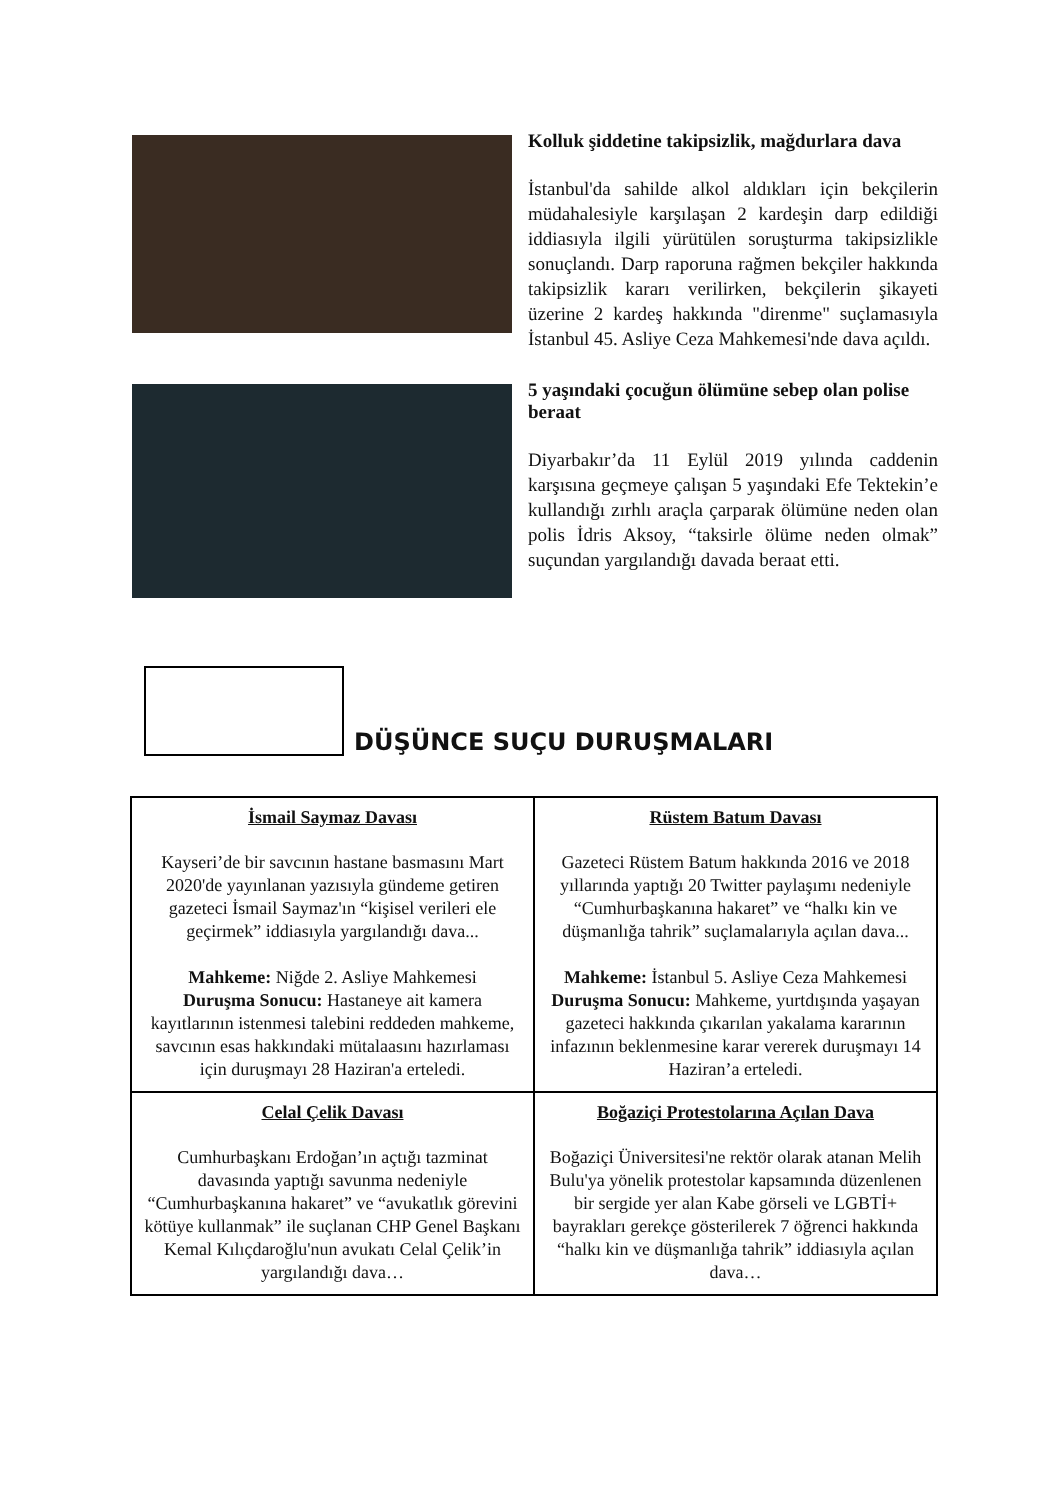Kolluk şiddetine takipsizlik, mağdurlara dava
İstanbul'da sahilde alkol aldıkları için bekçilerin müdahalesiyle karşılaşan 2 kardeşin darp edildiği iddiasıyla ilgili yürütülen soruşturma takipsizlikle sonuçlandı. Darp raporuna rağmen bekçiler hakkında takipsizlik kararı verilirken, bekçilerin şikayeti üzerine 2 kardeş hakkında "direnme" suçlamasıyla İstanbul 45. Asliye Ceza Mahkemesi'nde dava açıldı.
5 yaşındaki çocuğun ölümüne sebep olan polise beraat
Diyarbakır’da 11 Eylül 2019 yılında caddenin karşısına geçmeye çalışan 5 yaşındaki Efe Tektekin’e kullandığı zırhlı araçla çarparak ölümüne neden olan polis İdris Aksoy, “taksirle ölüme neden olmak” suçundan yargılandığı davada beraat etti.
DÜŞÜNCE SUÇU DURUŞMALARI
| İsmail Saymaz Davası Kayseri’de bir savcının hastane basmasını Mart 2020'de yayınlanan yazısıyla gündeme getiren gazeteci İsmail Saymaz'ın “kişisel verileri ele geçirmek” iddiasıyla yargılandığı dava... Mahkeme: Niğde 2. Asliye Mahkemesi Duruşma Sonucu: Hastaneye ait kamera kayıtlarının istenmesi talebini reddeden mahkeme, savcının esas hakkındaki mütalaasını hazırlaması için duruşmayı 28 Haziran'a erteledi. | Rüstem Batum Davası Gazeteci Rüstem Batum hakkında 2016 ve 2018 yıllarında yaptığı 20 Twitter paylaşımı nedeniyle “Cumhurbaşkanına hakaret” ve “halkı kin ve düşmanlığa tahrik” suçlamalarıyla açılan dava... Mahkeme: İstanbul 5. Asliye Ceza Mahkemesi Duruşma Sonucu: Mahkeme, yurtdışında yaşayan gazeteci hakkında çıkarılan yakalama kararının infazının beklenmesine karar vererek duruşmayı 14 Haziran’a erteledi. |
| Celal Çelik Davası Cumhurbaşkanı Erdoğan’ın açtığı tazminat davasında yaptığı savunma nedeniyle “Cumhurbaşkanına hakaret” ve “avukatlık görevini kötüye kullanmak” ile suçlanan CHP Genel Başkanı Kemal Kılıçdaroğlu'nun avukatı Celal Çelik’in yargılandığı dava… | Boğaziçi Protestolarına Açılan Dava Boğaziçi Üniversitesi'ne rektör olarak atanan Melih Bulu'ya yönelik protestolar kapsamında düzenlenen bir sergide yer alan Kabe görseli ve LGBTİ+ bayrakları gerekçe gösterilerek 7 öğrenci hakkında “halkı kin ve düşmanlığa tahrik” iddiasıyla açılan dava… |